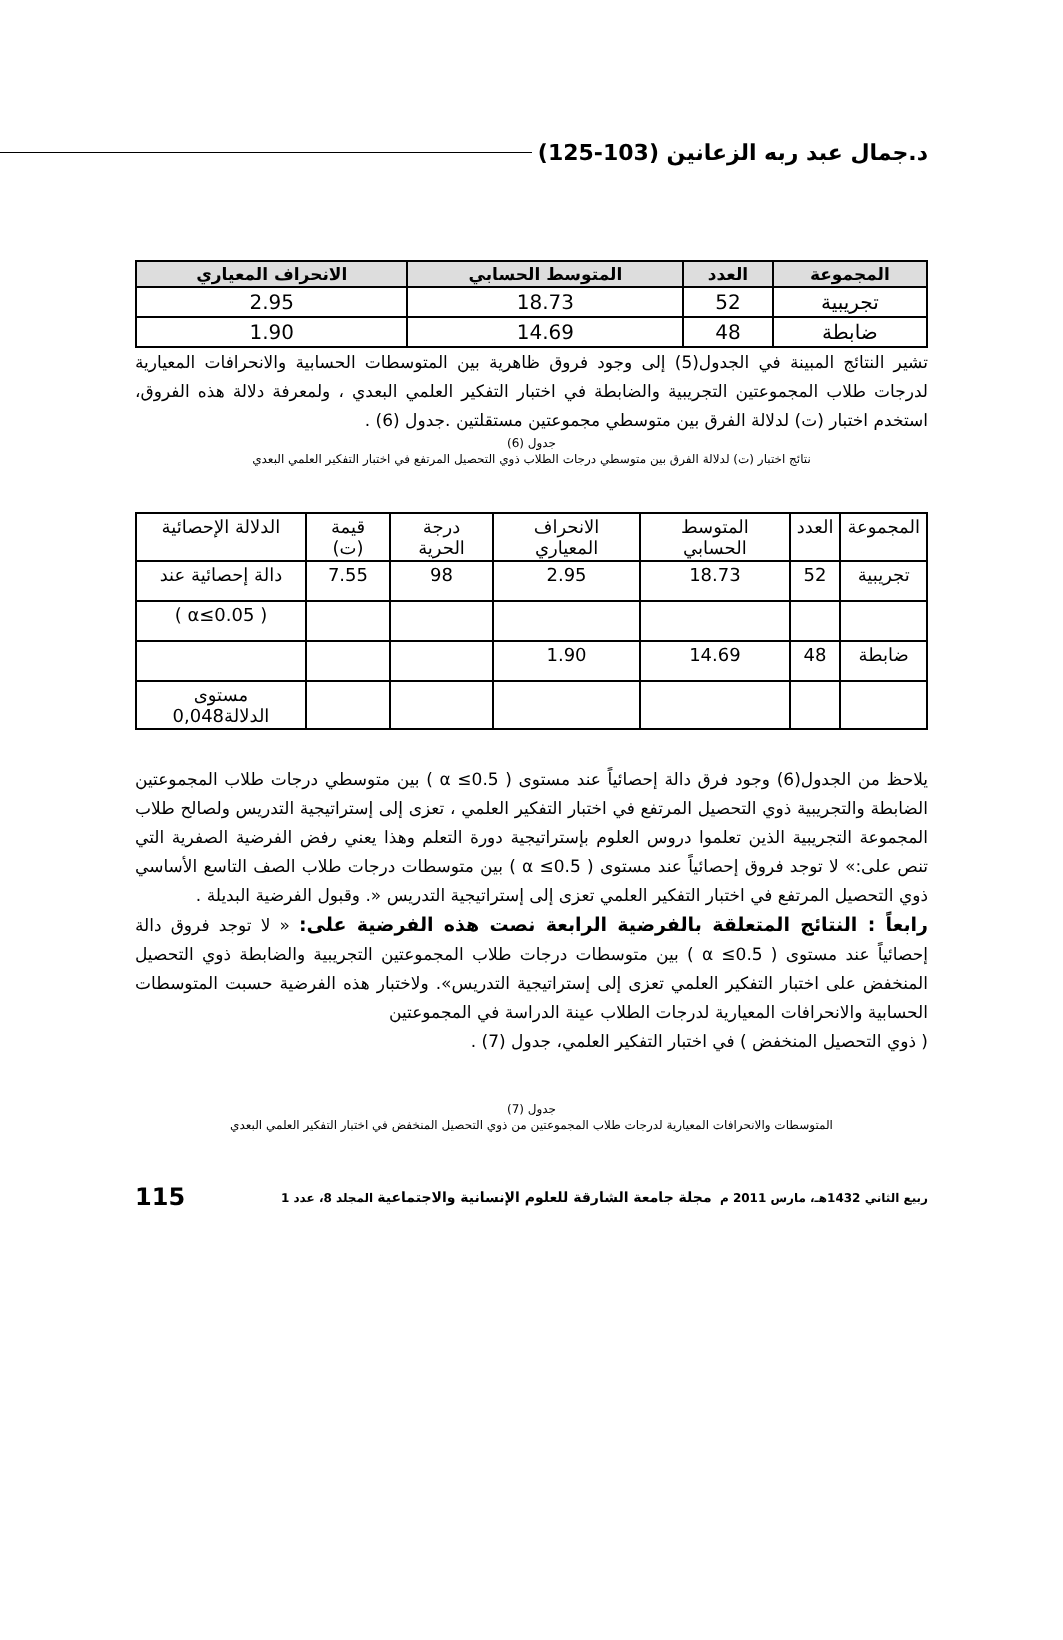د.جمال عبد ربه الزعانين (103-125)
| المجموعة | العدد | المتوسط الحسابي | الانحراف المعياري |
| --- | --- | --- | --- |
| تجريبية | 52 | 18.73 | 2.95 |
| ضابطة | 48 | 14.69 | 1.90 |
تشير النتائج المبينة في الجدول(5) إلى وجود فروق ظاهرية بين المتوسطات الحسابية والانحرافات المعيارية لدرجات طلاب المجموعتين التجريبية والضابطة في اختبار التفكير العلمي البعدي ، ولمعرفة دلالة هذه الفروق، استخدم اختبار (ت) لدلالة الفرق بين متوسطي مجموعتين مستقلتين .جدول (6) .
جدول (6)
نتائج اختبار (ت) لدلالة الفرق بين متوسطي درجات الطلاب ذوي التحصيل المرتفع في اختبار التفكير العلمي البعدي
| المجموعة | العدد | المتوسط الحسابي | الانحراف المعياري | درجة الحرية | قيمة (ت) | الدلالة الإحصائية |
| تجريبية | 52 | 18.73 | 2.95 | 98 | 7.55 | دالة إحصائية عند |
| | | | | | | ( α≤0.05 ) |
| ضابطة | 48 | 14.69 | 1.90 | | | |
| | | | | | | مستوى الدلالة0,048 |
يلاحظ من الجدول(6) وجود فرق دالة إحصائياً عند مستوى ( α ≤0.5 ) بين متوسطي درجات طلاب المجموعتين الضابطة والتجريبية ذوي التحصيل المرتفع في اختبار التفكير العلمي ، تعزى إلى إستراتيجية التدريس ولصالح طلاب المجموعة التجريبية الذين تعلموا دروس العلوم بإستراتيجية دورة التعلم وهذا يعني رفض الفرضية الصفرية التي تنص على:» لا توجد فروق إحصائياً عند مستوى ( α ≤0.5 ) بين متوسطات درجات طلاب الصف التاسع الأساسي ذوي التحصيل المرتفع في اختبار التفكير العلمي تعزى إلى إستراتيجية التدريس «. وقبول الفرضية البديلة .
رابعاً : النتائج المتعلقة بالفرضية الرابعة نصت هذه الفرضية على: « لا توجد فروق دالة إحصائياً عند مستوى ( α ≤0.5 ) بين متوسطات درجات طلاب المجموعتين التجريبية والضابطة ذوي التحصيل المنخفض على اختبار التفكير العلمي تعزى إلى إستراتيجية التدريس». ولاختبار هذه الفرضية حسبت المتوسطات الحسابية والانحرافات المعيارية لدرجات الطلاب عينة الدراسة في المجموعتين
( ذوي التحصيل المنخفض ) في اختبار التفكير العلمي، جدول (7) .
جدول (7)
المتوسطات والانحرافات المعيارية لدرجات طلاب المجموعتين من ذوي التحصيل المنخفض في اختبار التفكير العلمي البعدي
ربيع الثاني 1432هـ، مارس 2011 م مجلة جامعة الشارقة للعلوم الإنسانية والاجتماعية المجلد 8، عدد 1 115